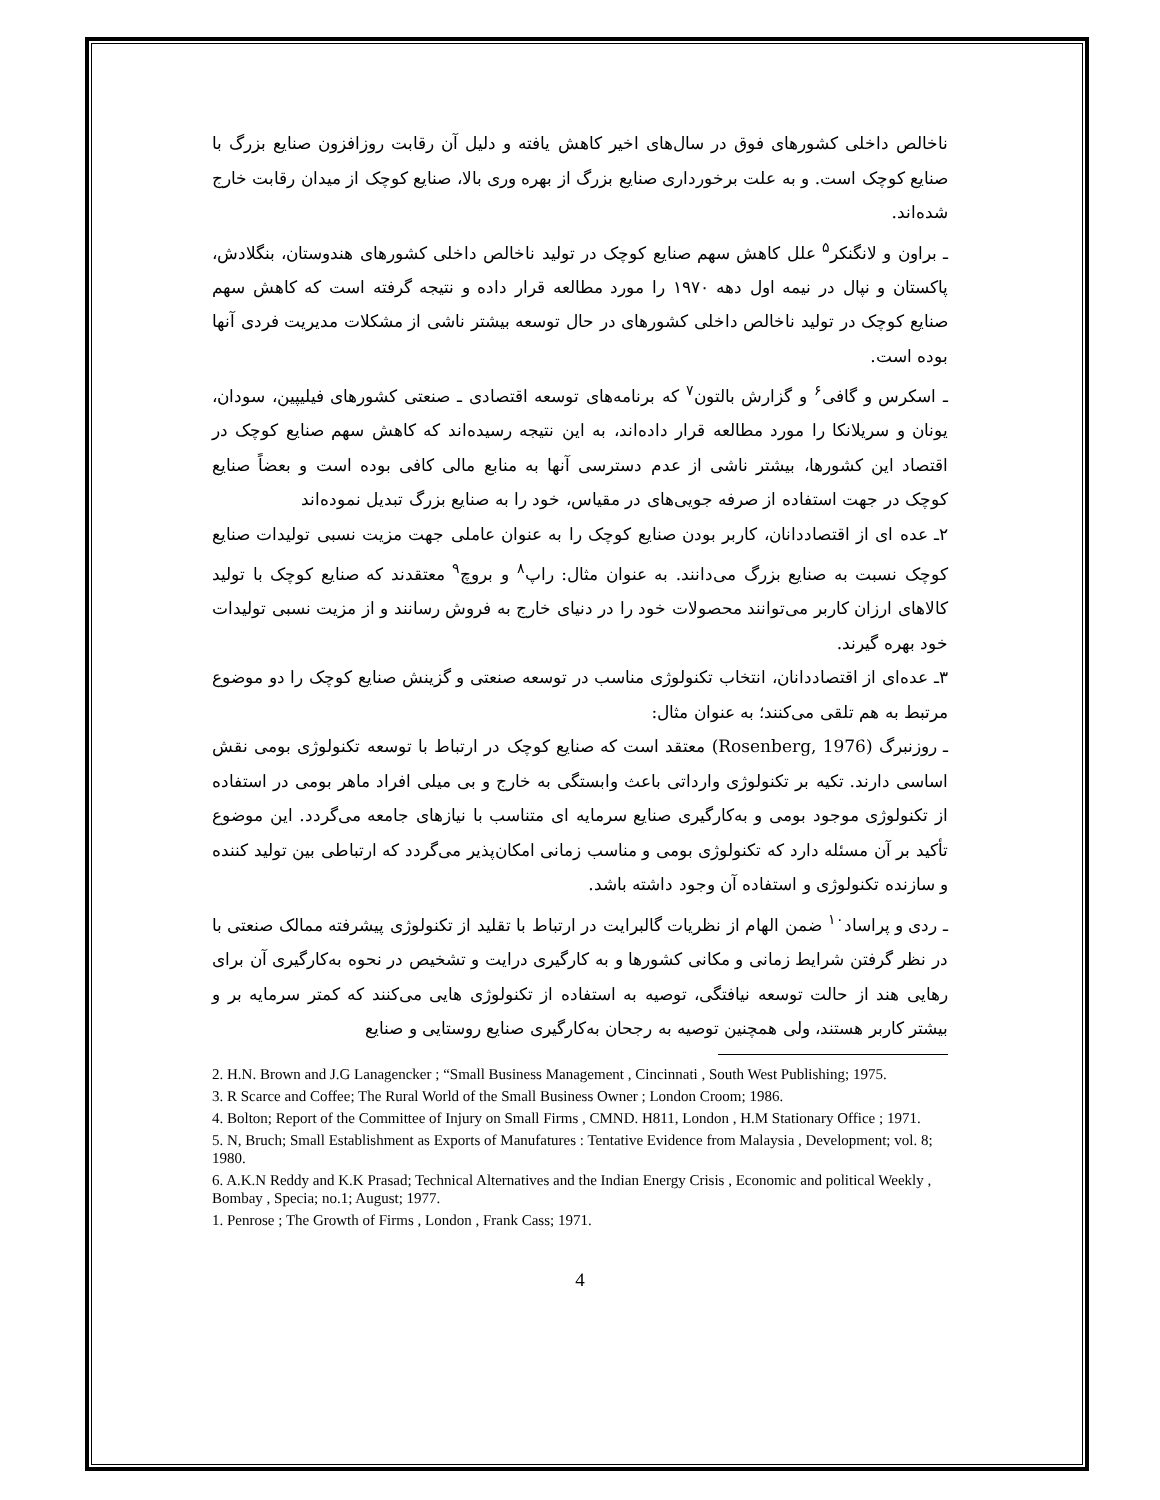ناخالص داخلی کشورهای فوق در سال‌های اخیر کاهش یافته و دلیل آن رقابت روزافزون صنایع بزرگ با صنایع کوچک است. و به علت برخورداری صنایع بزرگ از بهره وری بالا، صنایع کوچک از میدان رقابت خارج شده‌اند.
ـ براون و لانگنکر<sup>۵</sup> علل کاهش سهم صنایع کوچک در تولید ناخالص داخلی کشورهای هندوستان، بنگلادش، پاکستان و نپال در نیمه اول دهه ۱۹۷۰ را مورد مطالعه قرار داده و نتیجه گرفته است که کاهش سهم صنایع کوچک در تولید ناخالص داخلی کشورهای در حال توسعه بیشتر ناشی از مشکلات مدیریت فردی آنها بوده است.
ـ اسکرس و گافی<sup>۶</sup> و گزارش بالتون<sup>۷</sup> که برنامه‌های توسعه اقتصادی ـ صنعتی کشورهای فیلیپین، سودان، یونان و سریلانکا را مورد مطالعه قرار داده‌اند، به این نتیجه رسیده‌اند که کاهش سهم صنایع کوچک در اقتصاد این کشورها، بیشتر ناشی از عدم دسترسی آنها به منابع مالی کافی بوده است و بعضاً صنایع کوچک در جهت استفاده از صرفه جویی‌های در مقیاس، خود را به صنایع بزرگ تبدیل نموده‌اند
۲ـ عده ای از اقتصاددانان، کاربر بودن صنایع کوچک را به عنوان عاملی جهت مزیت نسبی تولیدات صنایع کوچک نسبت به صنایع بزرگ می‌دانند. به عنوان مثال: راپ<sup>۸</sup> و بروچ<sup>۹</sup> معتقدند که صنایع کوچک با تولید کالاهای ارزان کاربر می‌توانند محصولات خود را در دنیای خارج به فروش رسانند و از مزیت نسبی تولیدات خود بهره گیرند.
۳ـ عده‌ای از اقتصاددانان، انتخاب تکنولوژی مناسب در توسعه صنعتی و گزینش صنایع کوچک را دو موضوع مرتبط به هم تلقی می‌کنند؛ به عنوان مثال:
ـ روزنبرگ (Rosenberg, 1976) معتقد است که صنایع کوچک در ارتباط با توسعه تکنولوژی بومی نقش اساسی دارند. تکیه بر تکنولوژی وارداتی باعث وابستگی به خارج و بی میلی افراد ماهر بومی در استفاده از تکنولوژی موجود بومی و به‌کارگیری صنایع سرمایه ای متناسب با نیازهای جامعه می‌گردد. این موضوع تأکید بر آن مسئله دارد که تکنولوژی بومی و مناسب زمانی امکان‌پذیر می‌گردد که ارتباطی بین تولید کننده و سازنده تکنولوژی و استفاده آن وجود داشته باشد.
ـ ردی و پراساد<sup>۱۰</sup> ضمن الهام از نظریات گالبرایت در ارتباط با تقلید از تکنولوژی پیشرفته ممالک صنعتی با در نظر گرفتن شرایط زمانی و مکانی کشورها و به کارگیری درایت و تشخیص در نحوه به‌کارگیری آن برای رهایی هند از حالت توسعه نیافتگی، توصیه به استفاده از تکنولوژی هایی می‌کنند که کمتر سرمایه بر و بیشتر کاربر هستند، ولی همچنین توصیه به رجحان به‌کارگیری صنایع روستایی و صنایع
2. H.N. Brown and J.G Lanagencker ; “Small Business Management , Cincinnati , South West Publishing; 1975.
3. R Scarce and Coffee; The Rural World of the Small Business Owner ; London Croom; 1986.
4. Bolton; Report of the Committee of Injury on Small Firms , CMND. H811, London , H.M Stationary Office ; 1971.
5. N, Bruch; Small Establishment as Exports of Manufatures : Tentative Evidence from Malaysia , Development; vol. 8; 1980.
6. A.K.N Reddy and K.K Prasad; Technical Alternatives and the Indian Energy Crisis , Economic and political Weekly , Bombay , Specia; no.1; August; 1977.
1. Penrose ; The Growth of Firms , London , Frank Cass; 1971.
4